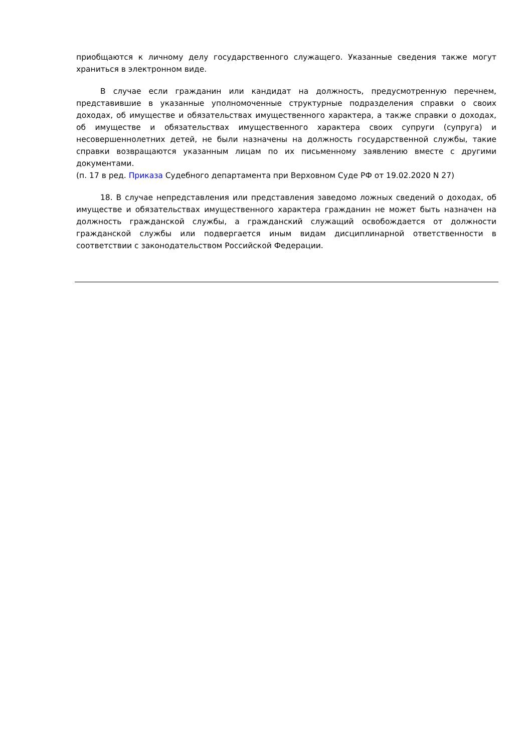приобщаются к личному делу государственного служащего. Указанные сведения также могут храниться в электронном виде.
В случае если гражданин или кандидат на должность, предусмотренную перечнем, представившие в указанные уполномоченные структурные подразделения справки о своих доходах, об имуществе и обязательствах имущественного характера, а также справки о доходах, об имуществе и обязательствах имущественного характера своих супруги (супруга) и несовершеннолетних детей, не были назначены на должность государственной службы, такие справки возвращаются указанным лицам по их письменному заявлению вместе с другими документами.
(п. 17 в ред. Приказа Судебного департамента при Верховном Суде РФ от 19.02.2020 N 27)
18. В случае непредставления или представления заведомо ложных сведений о доходах, об имуществе и обязательствах имущественного характера гражданин не может быть назначен на должность гражданской службы, а гражданский служащий освобождается от должности гражданской службы или подвергается иным видам дисциплинарной ответственности в соответствии с законодательством Российской Федерации.